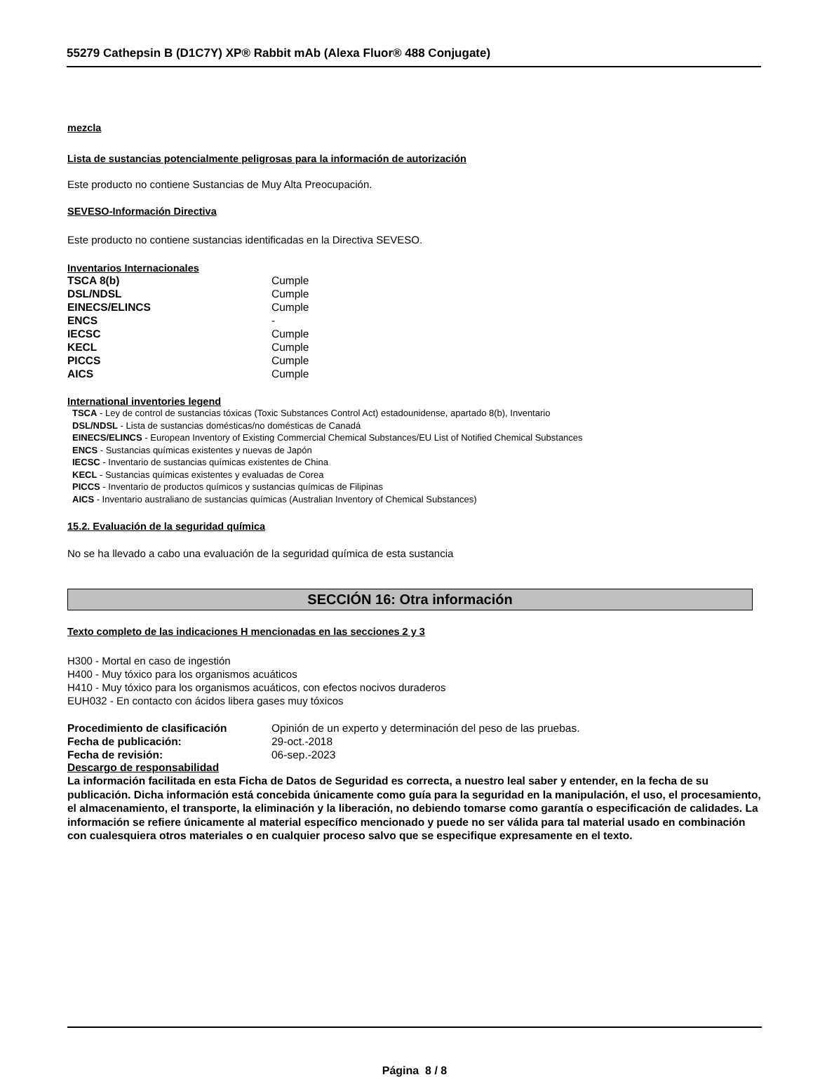55279 Cathepsin B (D1C7Y) XP® Rabbit mAb (Alexa Fluor® 488 Conjugate)
mezcla
Lista de sustancias potencialmente peligrosas para la información de autorización
Este producto no contiene Sustancias de Muy Alta Preocupación.
SEVESO-Información Directiva
Este producto no contiene sustancias identificadas en la Directiva SEVESO.
Inventarios Internacionales
| TSCA 8(b) | Cumple |
| DSL/NDSL | Cumple |
| EINECS/ELINCS | Cumple |
| ENCS | - |
| IECSC | Cumple |
| KECL | Cumple |
| PICCS | Cumple |
| AICS | Cumple |
International inventories legend
TSCA - Ley de control de sustancias tóxicas (Toxic Substances Control Act) estadounidense, apartado 8(b), Inventario
DSL/NDSL - Lista de sustancias domésticas/no domésticas de Canadá
EINECS/ELINCS - European Inventory of Existing Commercial Chemical Substances/EU List of Notified Chemical Substances
ENCS - Sustancias químicas existentes y nuevas de Japón
IECSC - Inventario de sustancias químicas existentes de China
KECL - Sustancias químicas existentes y evaluadas de Corea
PICCS - Inventario de productos químicos y sustancias químicas de Filipinas
AICS - Inventario australiano de sustancias químicas (Australian Inventory of Chemical Substances)
15.2. Evaluación de la seguridad química
No se ha llevado a cabo una evaluación de la seguridad química de esta sustancia
SECCIÓN 16: Otra información
Texto completo de las indicaciones H mencionadas en las secciones 2 y 3
H300 - Mortal en caso de ingestión
H400 - Muy tóxico para los organismos acuáticos
H410 - Muy tóxico para los organismos acuáticos, con efectos nocivos duraderos
EUH032 - En contacto con ácidos libera gases muy tóxicos
| Procedimiento de clasificación | Opinión de un experto y determinación del peso de las pruebas. |
| Fecha de publicación: | 29-oct.-2018 |
| Fecha de revisión: | 06-sep.-2023 |
Descargo de responsabilidad
La información facilitada en esta Ficha de Datos de Seguridad es correcta, a nuestro leal saber y entender, en la fecha de su publicación. Dicha información está concebida únicamente como guía para la seguridad en la manipulación, el uso, el procesamiento, el almacenamiento, el transporte, la eliminación y la liberación, no debiendo tomarse como garantía o especificación de calidades. La información se refiere únicamente al material específico mencionado y puede no ser válida para tal material usado en combinación con cualesquiera otros materiales o en cualquier proceso salvo que se especifique expresamente en el texto.
Página 8 / 8